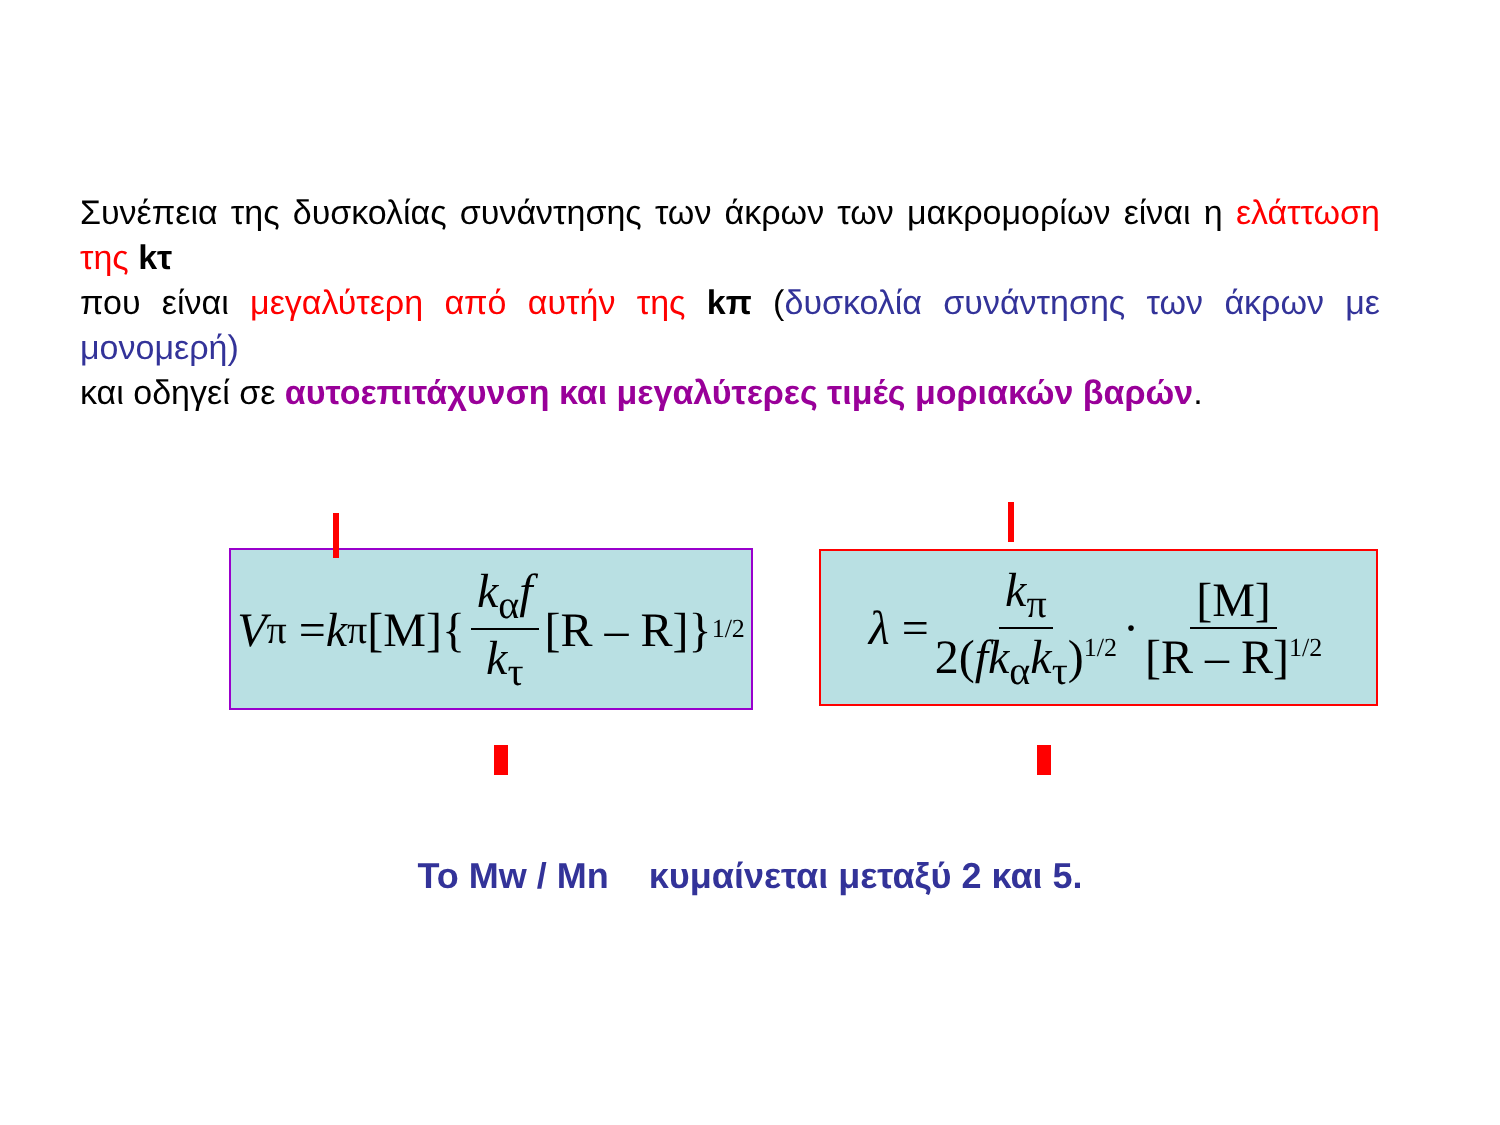Συνέπεια της δυσκολίας συνάντησης των άκρων των μακρομορίων είναι η ελάττωση της kτ
που είναι μεγαλύτερη από αυτήν της kπ (δυσκολία συνάντησης των άκρων με μονομερή)
και οδηγεί σε αυτοεπιτάχυνση και μεγαλύτερες τιμές μοριακών βαρών.
V<sub>π</sub> = k<sub>π</sub>[M]{ k<sub>α</sub>f k<sub>τ</sub> [R – R]}<sup>1/2</sup>
λ = k<sub>π</sub> 2(fk<sub>α</sub>k<sub>τ</sub>)<sup>1/2</sup> · [M] [R – R]<sup>1/2</sup>
Το Mw / Mn κυμαίνεται μεταξύ 2 και 5.